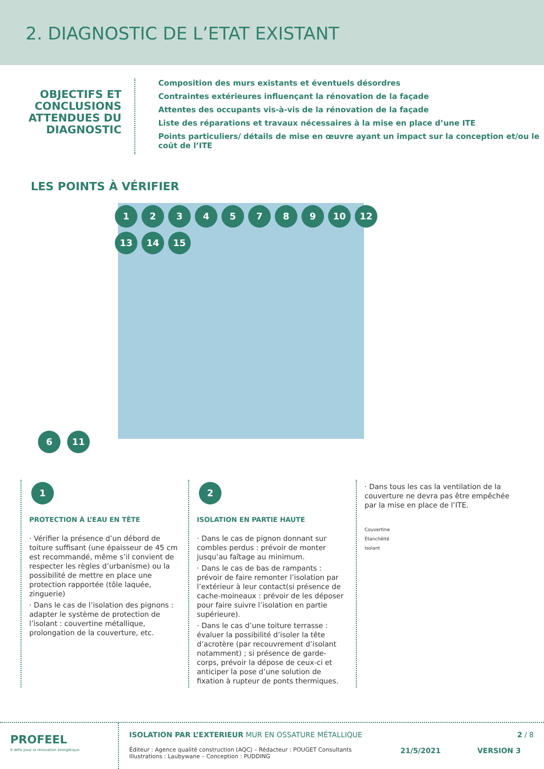2. DIAGNOSTIC DE L’ETAT EXISTANT
OBJECTIFS ET CONCLUSIONS ATTENDUES DU DIAGNOSTIC
Composition des murs existants et éventuels désordres
Contraintes extérieures influençant la rénovation de la façade
Attentes des occupants vis-à-vis de la rénovation de la façade
Liste des réparations et travaux nécessaires à la mise en place d’une ITE
Points particuliers/ détails de mise en œuvre ayant un impact sur la conception et/ou le coût de l’ITE
LES POINTS À VÉRIFIER
12345789 10 12 13 14 15
6 11
1
PROTECTION À L’EAU EN TÊTE
· Vérifier la présence d’un débord de toiture suffisant (une épaisseur de 45 cm est recommandé, même s’il convient de respecter les règles d’urbanisme) ou la possibilité de mettre en place une protection rapportée (tôle laquée, zinguerie)
· Dans le cas de l’isolation des pignons : adapter le système de protection de l’isolant : couvertine métallique, prolongation de la couverture, etc.
2
ISOLATION EN PARTIE HAUTE
· Dans le cas de pignon donnant sur combles perdus : prévoir de monter jusqu’au faîtage au minimum.
· Dans le cas de bas de rampants : prévoir de faire remonter l’isolation par l’extérieur à leur contact(si présence de cache-moineaux : prévoir de les déposer pour faire suivre l’isolation en partie supérieure).
· Dans le cas d’une toiture terrasse : évaluer la possibilité d’isoler la tête d’acrotère (par recouvrement d’isolant notamment) ; si présence de garde-corps, prévoir la dépose de ceux-ci et anticiper la pose d’une solution de fixation à rupteur de ponts thermiques.
· Dans tous les cas la ventilation de la couverture ne devra pas être empêchée par la mise en place de l’ITE.
Couvertine
Étanchéité
Isolant
PROFEEL
9 défis pour la rénovation énergétique
ISOLATION PAR L’EXTERIEUR MUR EN OSSATURE MÉTALLIQUE 2 / 8
Éditeur : Agence qualité construction (AQC) – Rédacteur : POUGET Consultants
Illustrations : Laubywane – Conception : PUDDING
21/5/2021 VERSION 3